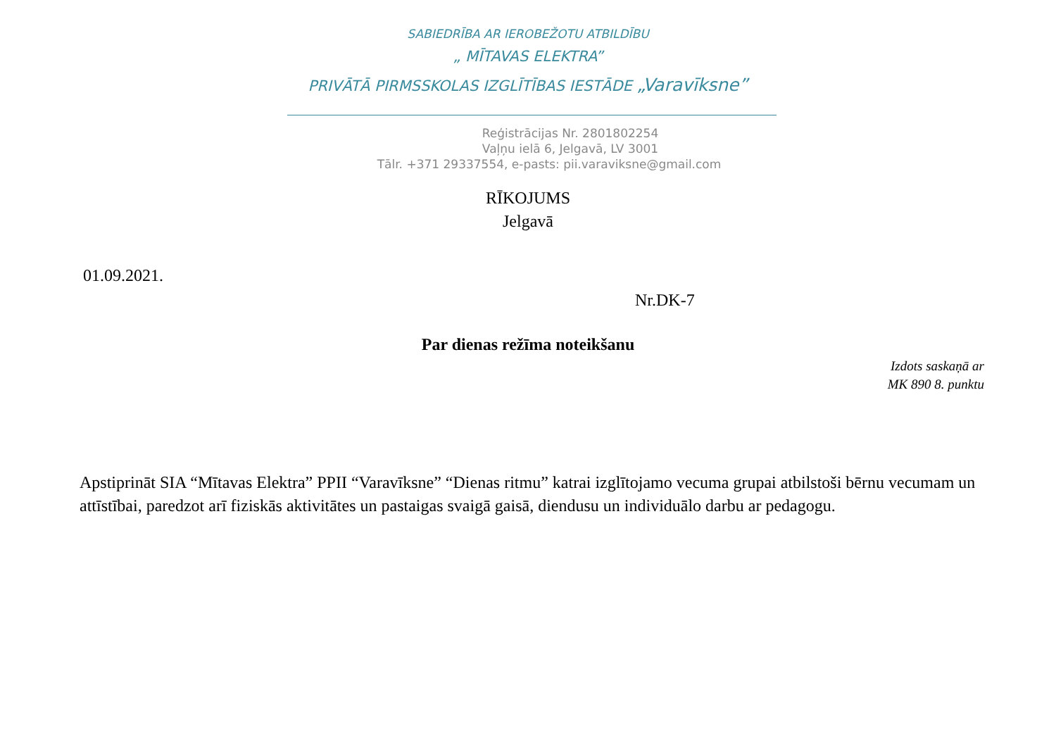SABIEDRĪBA AR IEROBEŽOTU ATBILDĪBU
„ MĪTAVAS ELEKTRA”
PRIVĀTĀ PIRMSSKOLAS IZGLĪTĪBAS IESTĀDE „Varavīksne”
Reģistrācijas Nr. 2801802254
Vaļņu ielā 6, Jelgavā, LV 3001
Tālr. +371 29337554, e-pasts: pii.varaviksne@gmail.com
RĪKOJUMS
Jelgavā
01.09.2021.
Nr.DK-7
Par dienas režīma noteikšanu
Izdots saskaņā ar
MK 890 8. punktu
Apstiprināt SIA “Mītavas Elektra” PPII “Varavīksne” “Dienas ritmu” katrai izglītojamo vecuma grupai atbilstoši bērnu vecumam un attīstībai, paredzot arī fiziskās aktivitātes un pastaigas svaigā gaisā, diendusu un individuālo darbu ar pedagogu.